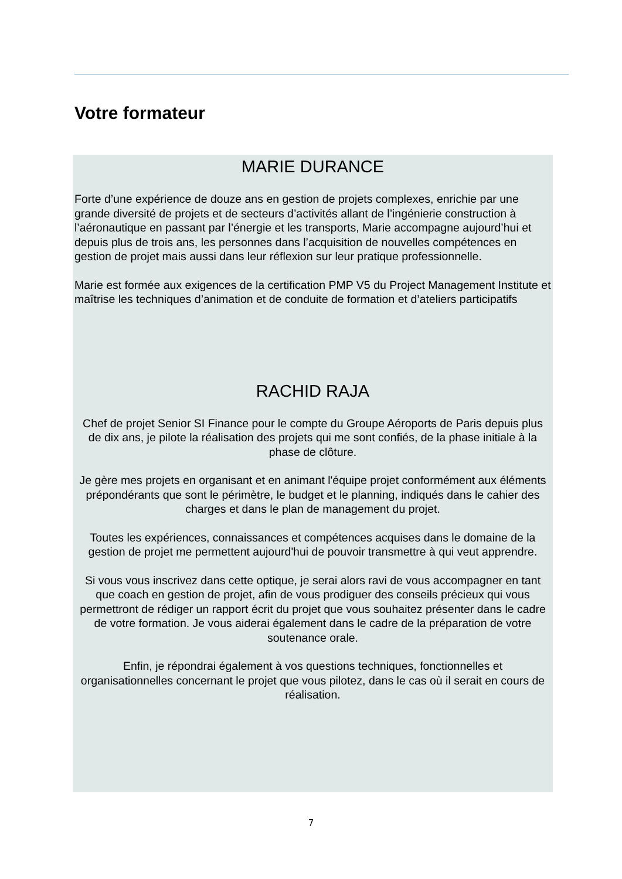Votre formateur
MARIE DURANCE
Forte d’une expérience de douze ans en gestion de projets complexes, enrichie par une grande diversité de projets et de secteurs d’activités allant de l’ingénierie construction à l’aéronautique en passant par l’énergie et les transports, Marie accompagne aujourd’hui et depuis plus de trois ans, les personnes dans l’acquisition de nouvelles compétences en gestion de projet mais aussi dans leur réflexion sur leur pratique professionnelle.
Marie est formée aux exigences de la certification PMP V5 du Project Management Institute et maîtrise les techniques d’animation et de conduite de formation et d’ateliers participatifs
RACHID RAJA
Chef de projet Senior SI Finance pour le compte du Groupe Aéroports de Paris depuis plus de dix ans, je pilote la réalisation des projets qui me sont confiés, de la phase initiale à la phase de clôture.
Je gère mes projets en organisant et en animant l'équipe projet conformément aux éléments prépondérants que sont le périmètre, le budget et le planning, indiqués dans le cahier des charges et dans le plan de management du projet.
Toutes les expériences, connaissances et compétences acquises dans le domaine de la gestion de projet me permettent aujourd'hui de pouvoir transmettre à qui veut apprendre.
Si vous vous inscrivez dans cette optique, je serai alors ravi de vous accompagner en tant que coach en gestion de projet, afin de vous prodiguer des conseils précieux qui vous permettront de rédiger un rapport écrit du projet que vous souhaitez présenter dans le cadre de votre formation. Je vous aiderai également dans le cadre de la préparation de votre soutenance orale.
Enfin, je répondrai également à vos questions techniques, fonctionnelles et organisationnelles concernant le projet que vous pilotez, dans le cas où il serait en cours de réalisation.
7